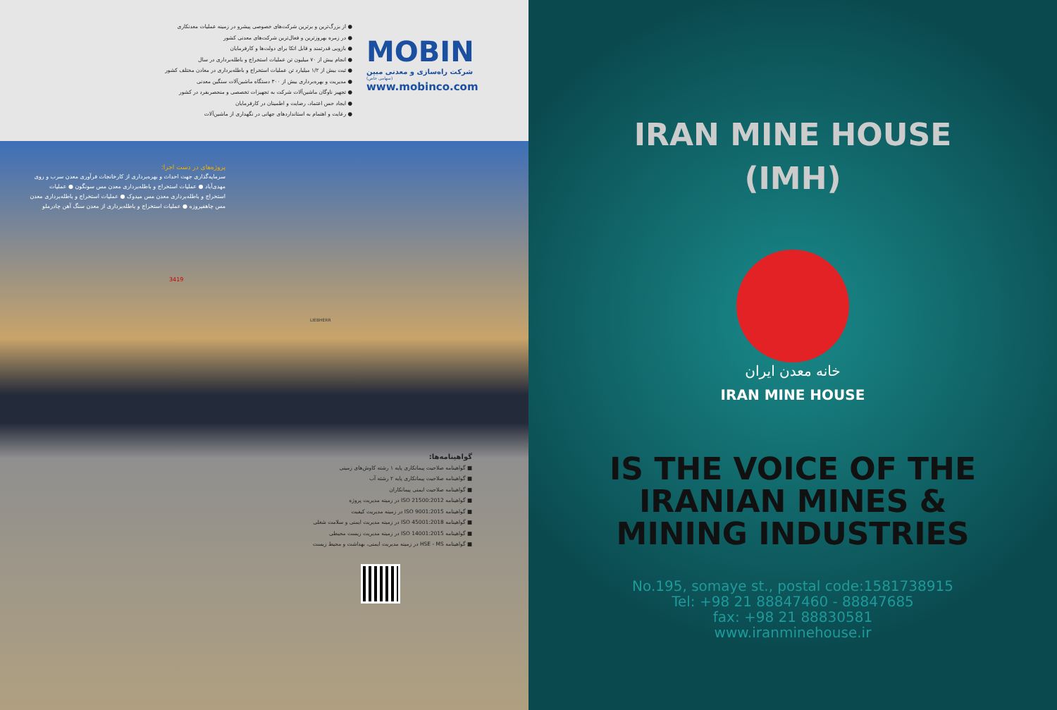● از بزرگ‌ترین و برترین شرکت‌های خصوصی پیشرو در زمینه عملیات معدنکاری
● در زمره بهروزترین و فعال‌ترین شرکت‌های معدنی کشور
● بازویی قدرتمند و قابل اتکا برای دولت‌ها و کارفرمایان
● انجام بیش از ۷۰ میلیون تن عملیات استخراج و باطله‌برداری در سال
● ثبت بیش از ۱/۲ میلیارد تن عملیات استخراج و باطله‌برداری در معادن مختلف کشور
● مدیریت و بهره‌برداری بیش از ۳۰۰ دستگاه ماشین‌آلات سنگین معدنی
● تجهیز ناوگان ماشین‌آلات شرکت به تجهیزات تخصصی و منحصربفرد در کشور
● ایجاد حس اعتماد، رضایت و اطمینان در کارفرمایان
● رعایت و اهتمام به استانداردهای جهانی در نگهداری از ماشین‌آلات
MOBIN
شرکت راه‌سازی و معدنی مبین
(سهامی خاص)
www.mobinco.com
پروژه‌های در دست اجرا:
سرمایه‌گذاری جهت احداث و بهره‌برداری از کارخانجات فرآوری معدن سرب و روی مهدی‌آباد ● عملیات استخراج و باطله‌برداری معدن مس سونگون ● عملیات استخراج و باطله‌برداری معدن مس میدوک ● عملیات استخراج و باطله‌برداری معدن مس چاهفیروزه ● عملیات استخراج و باطله‌برداری از معدن سنگ آهن چادرملو
LIEBHERR
3419
گواهینامه‌ها:
■ گواهینامه صلاحیت پیمانکاری پایه ۱ رشته کاوش‌های زمینی
■ گواهینامه صلاحیت پیمانکاری پایه ۲ رشته آب
■ گواهینامه صلاحیت ایمنی پیمانکاران
■ گواهینامه ISO 21500:2012 در زمینه مدیریت پروژه
■ گواهینامه ISO 9001:2015 در زمینه مدیریت کیفیت
■ گواهینامه ISO 45001:2018 در زمینه مدیریت ایمنی و سلامت شغلی
■ گواهینامه ISO 14001:2015 در زمینه مدیریت زیست محیطی
■ گواهینامه HSE - MS در زمینه مدیریت ایمنی، بهداشت و محیط زیست
IRAN MINE HOUSE
(IMH)
خانه معدن ایران
IRAN MINE HOUSE
IS THE VOICE OF THE
IRANIAN MINES &
MINING INDUSTRIES
No.195, somaye st., postal code:1581738915
Tel: +98 21 88847460 - 88847685
fax: +98 21 88830581
www.iranminehouse.ir